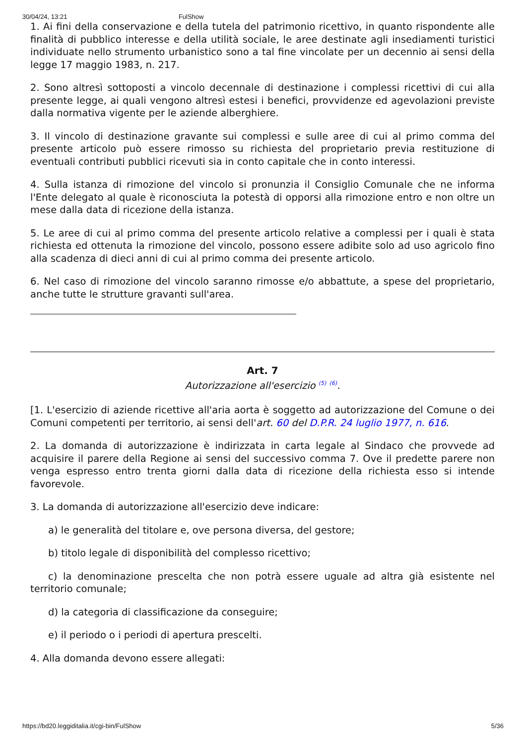30/04/24, 13:21 FulShow
1. Ai fini della conservazione e della tutela del patrimonio ricettivo, in quanto rispondente alle finalità di pubblico interesse e della utilità sociale, le aree destinate agli insediamenti turistici individuate nello strumento urbanistico sono a tal fine vincolate per un decennio ai sensi della legge 17 maggio 1983, n. 217.
2. Sono altresì sottoposti a vincolo decennale di destinazione i complessi ricettivi di cui alla presente legge, ai quali vengono altresì estesi i benefici, provvidenze ed agevolazioni previste dalla normativa vigente per le aziende alberghiere.
3. Il vincolo di destinazione gravante sui complessi e sulle aree di cui al primo comma del presente articolo può essere rimosso su richiesta del proprietario previa restituzione di eventuali contributi pubblici ricevuti sia in conto capitale che in conto interessi.
4. Sulla istanza di rimozione del vincolo si pronunzia il Consiglio Comunale che ne informa l'Ente delegato al quale è riconosciuta la potestà di opporsi alla rimozione entro e non oltre un mese dalla data di ricezione della istanza.
5. Le aree di cui al primo comma del presente articolo relative a complessi per i quali è stata richiesta ed ottenuta la rimozione del vincolo, possono essere adibite solo ad uso agricolo fino alla scadenza di dieci anni di cui al primo comma dei presente articolo.
6. Nel caso di rimozione del vincolo saranno rimosse e/o abbattute, a spese del proprietario, anche tutte le strutture gravanti sull'area.
Art. 7
Autorizzazione all'esercizio <sup>(5)</sup> <sup>(6)</sup>.
[1. L'esercizio di aziende ricettive all'aria aorta è soggetto ad autorizzazione del Comune o dei Comuni competenti per territorio, ai sensi dell'art. 60 del D.P.R. 24 luglio 1977, n. 616.
2. La domanda di autorizzazione è indirizzata in carta legale al Sindaco che provvede ad acquisire il parere della Regione ai sensi del successivo comma 7. Ove il predette parere non venga espresso entro trenta giorni dalla data di ricezione della richiesta esso si intende favorevole.
3. La domanda di autorizzazione all'esercizio deve indicare:
a) le generalità del titolare e, ove persona diversa, del gestore;
b) titolo legale di disponibilità del complesso ricettivo;
c) la denominazione prescelta che non potrà essere uguale ad altra già esistente nel territorio comunale;
d) la categoria di classificazione da conseguire;
e) il periodo o i periodi di apertura prescelti.
4. Alla domanda devono essere allegati:
https://bd20.leggiditalia.it/cgi-bin/FulShow 5/36